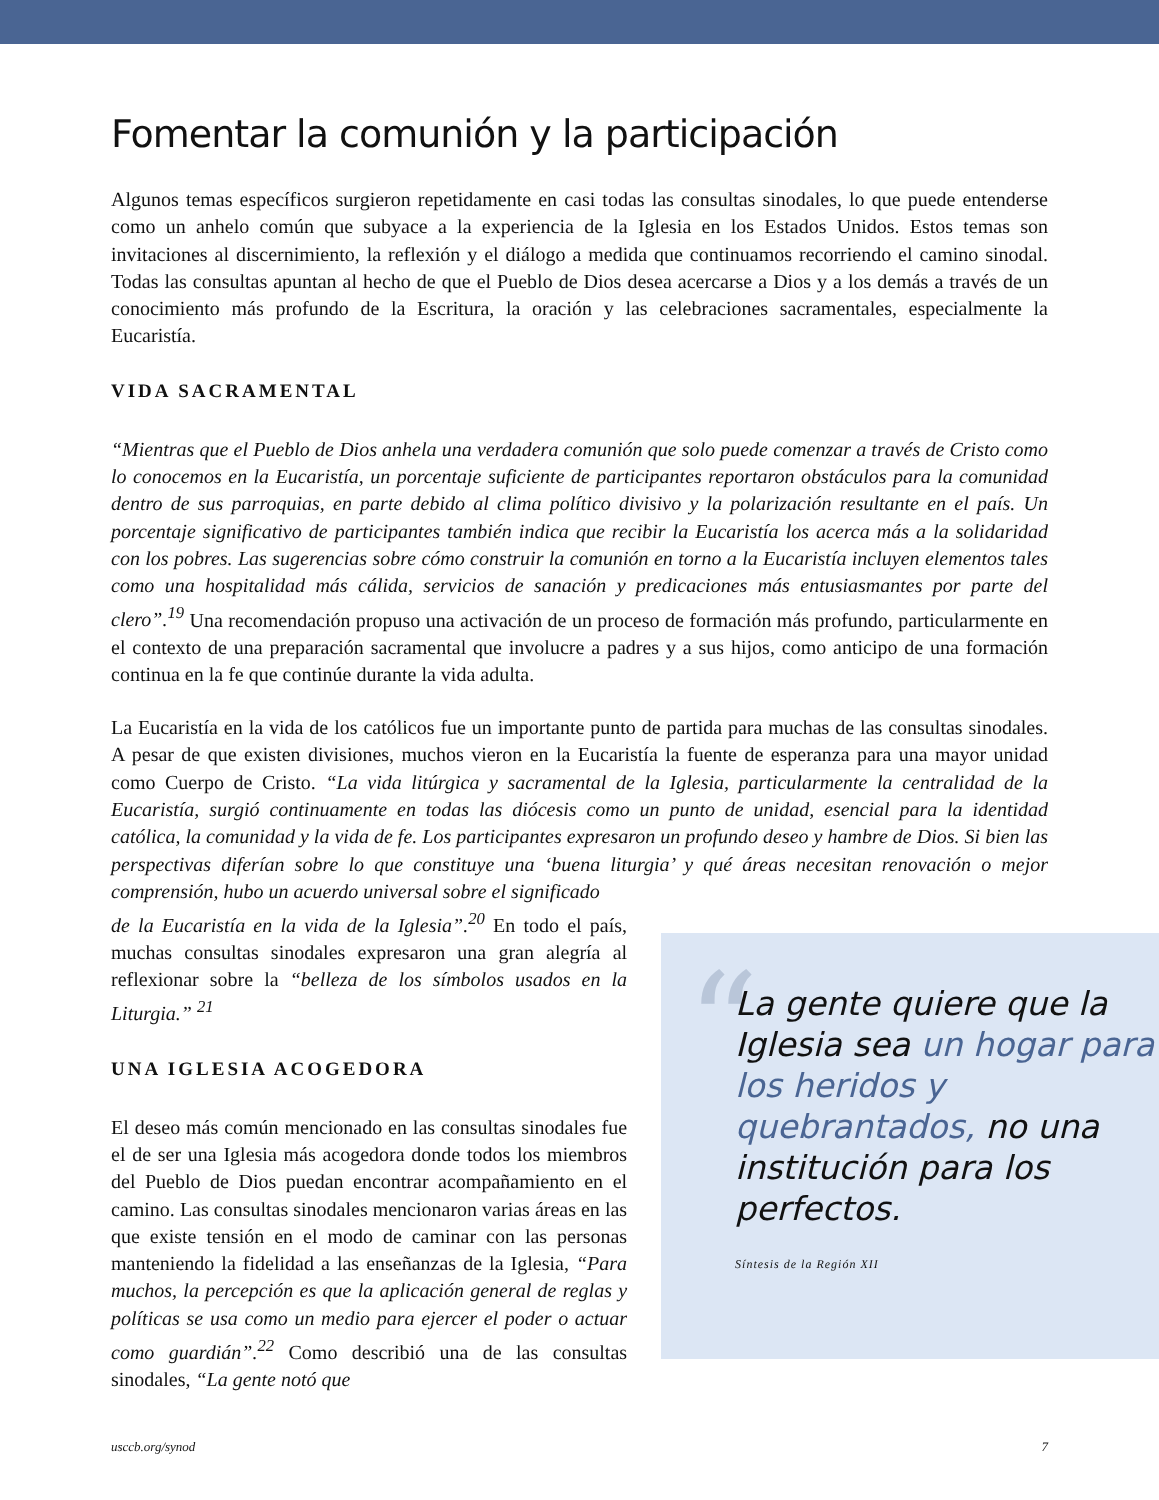Fomentar la comunión y la participación
Algunos temas específicos surgieron repetidamente en casi todas las consultas sinodales, lo que puede entenderse como un anhelo común que subyace a la experiencia de la Iglesia en los Estados Unidos. Estos temas son invitaciones al discernimiento, la reflexión y el diálogo a medida que continuamos recorriendo el camino sinodal. Todas las consultas apuntan al hecho de que el Pueblo de Dios desea acercarse a Dios y a los demás a través de un conocimiento más profundo de la Escritura, la oración y las celebraciones sacramentales, especialmente la Eucaristía.
VIDA SACRAMENTAL
“Mientras que el Pueblo de Dios anhela una verdadera comunión que solo puede comenzar a través de Cristo como lo conocemos en la Eucaristía, un porcentaje suficiente de participantes reportaron obstáculos para la comunidad dentro de sus parroquias, en parte debido al clima político divisivo y la polarización resultante en el país. Un porcentaje significativo de participantes también indica que recibir la Eucaristía los acerca más a la solidaridad con los pobres. Las sugerencias sobre cómo construir la comunión en torno a la Eucaristía incluyen elementos tales como una hospitalidad más cálida, servicios de sanación y predicaciones más entusiasmantes por parte del clero”.<sup>19</sup> Una recomendación propuso una activación de un proceso de formación más profundo, particularmente en el contexto de una preparación sacramental que involucre a padres y a sus hijos, como anticipo de una formación continua en la fe que continúe durante la vida adulta.
La Eucaristía en la vida de los católicos fue un importante punto de partida para muchas de las consultas sinodales. A pesar de que existen divisiones, muchos vieron en la Eucaristía la fuente de esperanza para una mayor unidad como Cuerpo de Cristo. “La vida litúrgica y sacramental de la Iglesia, particularmente la centralidad de la Eucaristía, surgió continuamente en todas las diócesis como un punto de unidad, esencial para la identidad católica, la comunidad y la vida de fe. Los participantes expresaron un profundo deseo y hambre de Dios. Si bien las perspectivas diferían sobre lo que constituye una ‘buena liturgia’ y qué áreas necesitan renovación o mejor comprensión, hubo un acuerdo universal sobre el significado
de la Eucaristía en la vida de la Iglesia”.<sup>20</sup> En todo el país, muchas consultas sinodales expresaron una gran alegría al reflexionar sobre la “belleza de los símbolos usados en la Liturgia.” <sup>21</sup>
UNA IGLESIA ACOGEDORA
El deseo más común mencionado en las consultas sinodales fue el de ser una Iglesia más acogedora donde todos los miembros del Pueblo de Dios puedan encontrar acompañamiento en el camino. Las consultas sinodales mencionaron varias áreas en las que existe tensión en el modo de caminar con las personas manteniendo la fidelidad a las enseñanzas de la Iglesia, “Para muchos, la percepción es que la aplicación general de reglas y políticas se usa como un medio para ejercer el poder o actuar como guardián”.<sup>22</sup> Como describió una de las consultas sinodales, “La gente notó que
“
La gente quiere que la Iglesia sea un hogar para los heridos y quebrantados, no una institución para los perfectos.
Síntesis de la Región XII
usccb.org/synod 7